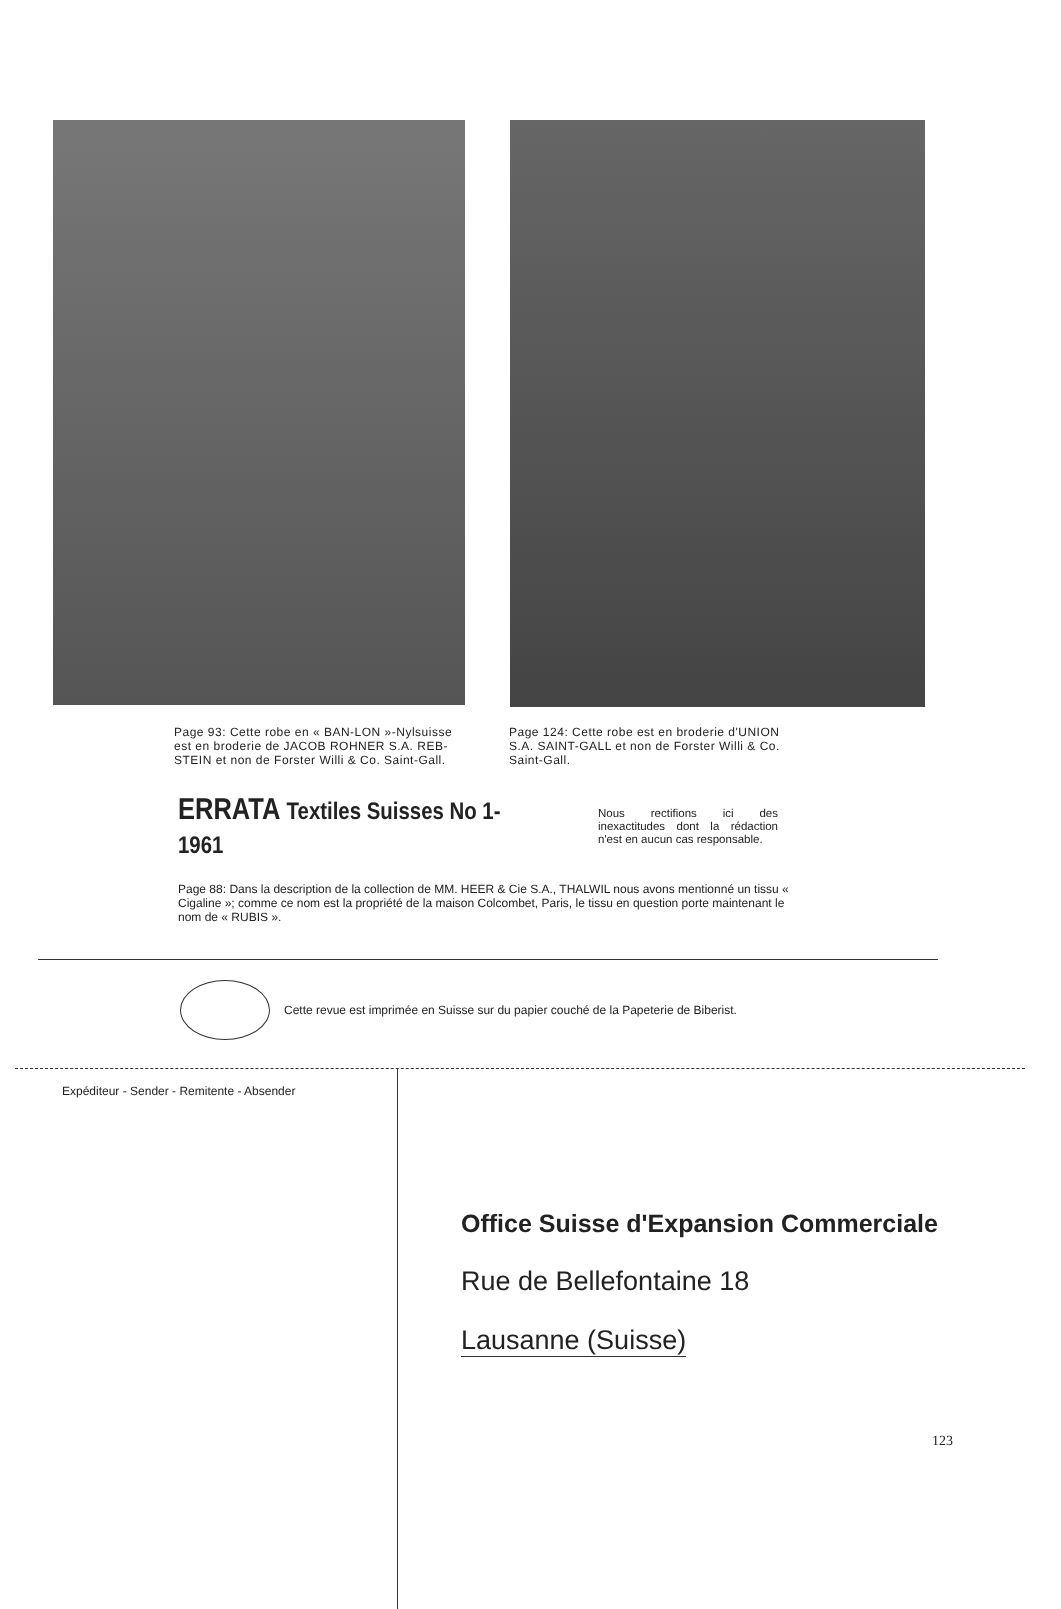Page 93: Cette robe en « BAN-LON »-Nylsuisse est en broderie de JACOB ROHNER S.A. REB-STEIN et non de Forster Willi & Co. Saint-Gall.
Page 124: Cette robe est en broderie d'UNION S.A. SAINT-GALL et non de Forster Willi & Co. Saint-Gall.
ERRATA Textiles Suisses No 1-1961
Nous rectifions ici des inexactitudes dont la rédaction n'est en aucun cas responsable.
Page 88: Dans la description de la collection de MM. HEER & Cie S.A., THALWIL nous avons mentionné un tissu « Cigaline »; comme ce nom est la propriété de la maison Colcombet, Paris, le tissu en question porte maintenant le nom de « RUBIS ».
Cette revue est imprimée en Suisse sur du papier couché de la Papeterie de Biberist.
Expéditeur - Sender - Remitente - Absender
Office Suisse d'Expansion Commerciale
Rue de Bellefontaine 18
Lausanne (Suisse)
123